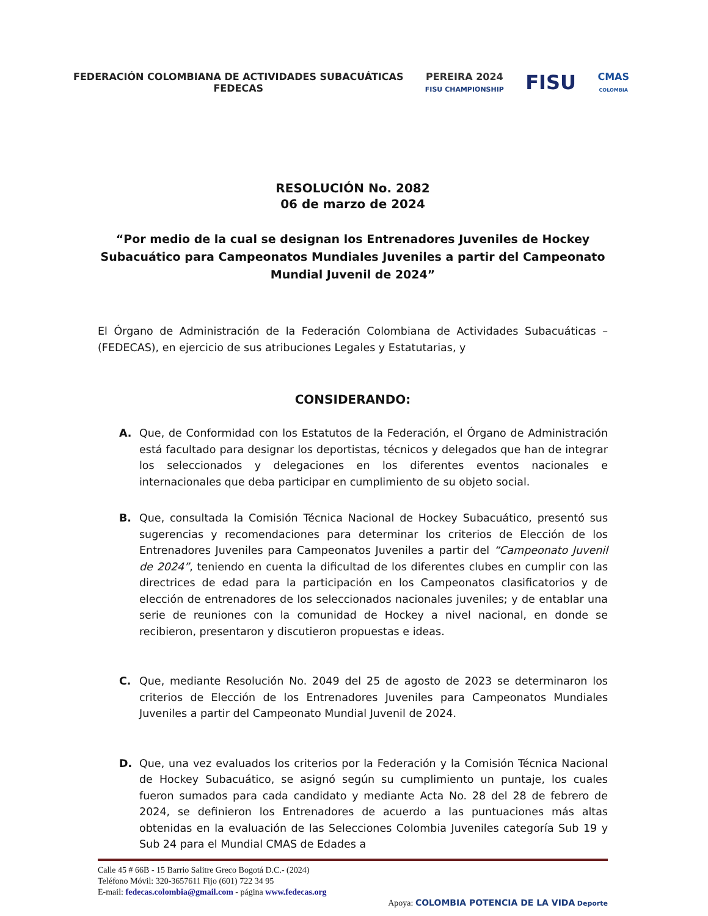FEDERACIÓN COLOMBIANA DE ACTIVIDADES SUBACUÁTICAS
FEDECAS
PEREIRA 2024
FISU CHAMPIONSHIP
FISU
CMAS
COLOMBIA
RESOLUCIÓN No. 2082
06 de marzo de 2024
“Por medio de la cual se designan los Entrenadores Juveniles de Hockey Subacuático para Campeonatos Mundiales Juveniles a partir del Campeonato Mundial Juvenil de 2024”
El Órgano de Administración de la Federación Colombiana de Actividades Subacuáticas – (FEDECAS), en ejercicio de sus atribuciones Legales y Estatutarias, y
CONSIDERANDO:
A. Que, de Conformidad con los Estatutos de la Federación, el Órgano de Administración está facultado para designar los deportistas, técnicos y delegados que han de integrar los seleccionados y delegaciones en los diferentes eventos nacionales e internacionales que deba participar en cumplimiento de su objeto social.
B. Que, consultada la Comisión Técnica Nacional de Hockey Subacuático, presentó sus sugerencias y recomendaciones para determinar los criterios de Elección de los Entrenadores Juveniles para Campeonatos Juveniles a partir del “Campeonato Juvenil de 2024”, teniendo en cuenta la dificultad de los diferentes clubes en cumplir con las directrices de edad para la participación en los Campeonatos clasificatorios y de elección de entrenadores de los seleccionados nacionales juveniles; y de entablar una serie de reuniones con la comunidad de Hockey a nivel nacional, en donde se recibieron, presentaron y discutieron propuestas e ideas.
C. Que, mediante Resolución No. 2049 del 25 de agosto de 2023 se determinaron los criterios de Elección de los Entrenadores Juveniles para Campeonatos Mundiales Juveniles a partir del Campeonato Mundial Juvenil de 2024.
D. Que, una vez evaluados los criterios por la Federación y la Comisión Técnica Nacional de Hockey Subacuático, se asignó según su cumplimiento un puntaje, los cuales fueron sumados para cada candidato y mediante Acta No. 28 del 28 de febrero de 2024, se definieron los Entrenadores de acuerdo a las puntuaciones más altas obtenidas en la evaluación de las Selecciones Colombia Juveniles categoría Sub 19 y Sub 24 para el Mundial CMAS de Edades a
Calle 45 # 66B - 15 Barrio Salitre Greco Bogotá D.C.- (2024)
Teléfono Móvil: 320-3657611 Fijo (601) 722 34 95
E-mail: fedecas.colombia@gmail.com - página www.fedecas.org
Apoya: COLOMBIA POTENCIA DE LA VIDA Deporte